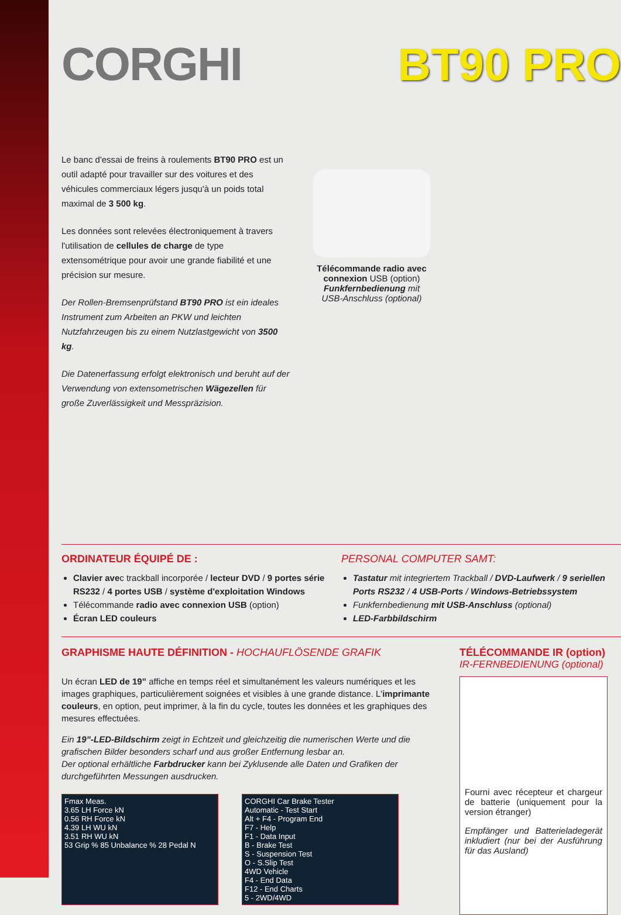CORGHI BT90 PRO
Le banc d'essai de freins à roulements BT90 PRO est un outil adapté pour travailler sur des voitures et des véhicules commerciaux légers jusqu'à un poids total maximal de 3 500 kg.
Les données sont relevées électroniquement à travers l'utilisation de cellules de charge de type extensométrique pour avoir une grande fiabilité et une précision sur mesure.
Der Rollen-Bremsenprüfstand BT90 PRO ist ein ideales Instrument zum Arbeiten an PKW und leichten Nutzfahrzeugen bis zu einem Nutzlastgewicht von 3500 kg.
Die Datenerfassung erfolgt elektronisch und beruht auf der Verwendung von extensometrischen Wägezellen für große Zuverlässigkeit und Messpräzision.
Télécommande radio avec connexion USB (option)
Funkfernbedienung mit USB-Anschluss (optional)
ORDINATEUR ÉQUIPÉ DE :
Clavier avec trackball incorporée / lecteur DVD / 9 portes série RS232 / 4 portes USB / système d'exploitation Windows
Télécommande radio avec connexion USB (option)
Écran LED couleurs
PERSONAL COMPUTER SAMT:
Tastatur mit integriertem Trackball / DVD-Laufwerk / 9 seriellen Ports RS232 / 4 USB-Ports / Windows-Betriebssystem
Funkfernbedienung mit USB-Anschluss (optional)
LED-Farbbildschirm
GRAPHISME HAUTE DÉFINITION - HOCHAUFLÖSENDE GRAFIK
Un écran LED de 19” affiche en temps réel et simultanément les valeurs numériques et les images graphiques, particulièrement soignées et visibles à une grande distance. L'imprimante couleurs, en option, peut imprimer, à la fin du cycle, toutes les données et les graphiques des mesures effectuées.
Ein 19”-LED-Bildschirm zeigt in Echtzeit und gleichzeitig die numerischen Werte und die grafischen Bilder besonders scharf und aus großer Entfernung lesbar an.
Der optional erhältliche Farbdrucker kann bei Zyklusende alle Daten und Grafiken der durchgeführten Messungen ausdrucken.
Fmax Meas.
3.65 LH Force kN
0.56 RH Force kN
4.39 LH WU kN
3.51 RH WU kN
53 Grip % 85 Unbalance % 28 Pedal N
CORGHI Car Brake Tester
Automatic - Test Start
Alt + F4 - Program End
F7 - Help
F1 - Data Input
B - Brake Test
S - Suspension Test
O - S.Slip Test
4WD Vehicle
F4 - End Data
F12 - End Charts
5 - 2WD/4WD
TÉLÉCOMMANDE IR (option)
IR-FERNBEDIENUNG (optional)
Fourni avec récepteur et chargeur de batterie (uniquement pour la version étranger)
Empfänger und Batterieladegerät inkludiert (nur bei der Ausführung für das Ausland)